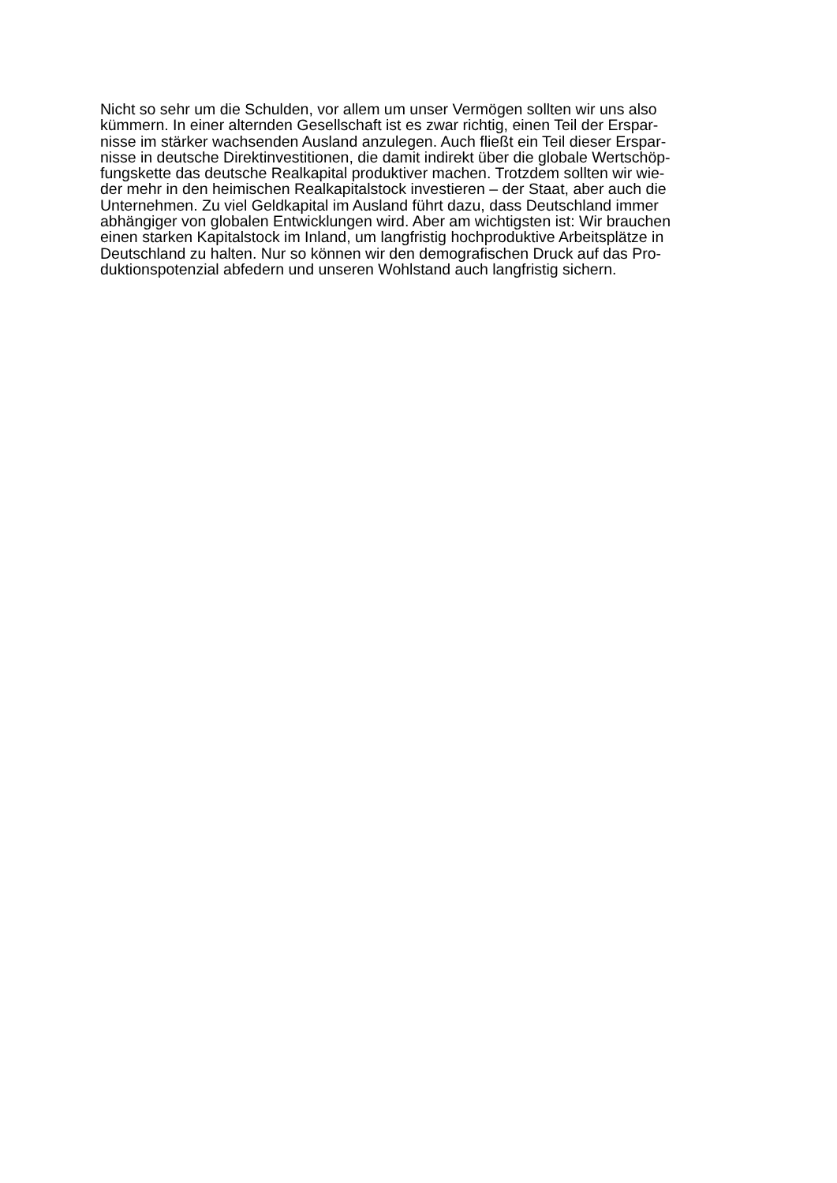Nicht so sehr um die Schulden, vor allem um unser Vermögen sollten wir uns also
kümmern. In einer alternden Gesellschaft ist es zwar richtig, einen Teil der Erspar-
nisse im stärker wachsenden Ausland anzulegen. Auch fließt ein Teil dieser Erspar-
nisse in deutsche Direktinvestitionen, die damit indirekt über die globale Wertschöp-
fungskette das deutsche Realkapital produktiver machen. Trotzdem sollten wir wie-
der mehr in den heimischen Realkapitalstock investieren – der Staat, aber auch die
Unternehmen. Zu viel Geldkapital im Ausland führt dazu, dass Deutschland immer
abhängiger von globalen Entwicklungen wird. Aber am wichtigsten ist: Wir brauchen
einen starken Kapitalstock im Inland, um langfristig hochproduktive Arbeitsplätze in
Deutschland zu halten. Nur so können wir den demografischen Druck auf das Pro-
duktionspotenzial abfedern und unseren Wohlstand auch langfristig sichern.